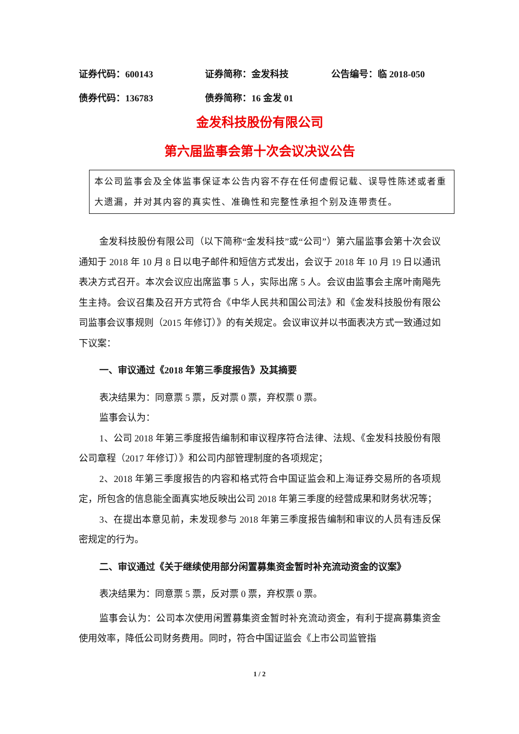证券代码：600143 证券简称：金发科技 公告编号：临 2018-050
债券代码：136783 债券简称：16 金发 01
金发科技股份有限公司
第六届监事会第十次会议决议公告
本公司监事会及全体监事保证本公告内容不存在任何虚假记载、误导性陈述或者重大遗漏，并对其内容的真实性、准确性和完整性承担个别及连带责任。
金发科技股份有限公司（以下简称“金发科技”或“公司”）第六届监事会第十次会议通知于 2018 年 10 月 8 日以电子邮件和短信方式发出，会议于 2018 年 10 月 19 日以通讯表决方式召开。本次会议应出席监事 5 人，实际出席 5 人。会议由监事会主席叶南飚先生主持。会议召集及召开方式符合《中华人民共和国公司法》和《金发科技股份有限公司监事会议事规则（2015 年修订）》的有关规定。会议审议并以书面表决方式一致通过如下议案：
一、审议通过《2018 年第三季度报告》及其摘要
表决结果为：同意票 5 票，反对票 0 票，弃权票 0 票。
监事会认为：
1、公司 2018 年第三季度报告编制和审议程序符合法律、法规、《金发科技股份有限公司章程（2017 年修订）》和公司内部管理制度的各项规定；
2、2018 年第三季度报告的内容和格式符合中国证监会和上海证券交易所的各项规定，所包含的信息能全面真实地反映出公司 2018 年第三季度的经营成果和财务状况等；
3、在提出本意见前，未发现参与 2018 年第三季度报告编制和审议的人员有违反保密规定的行为。
二、审议通过《关于继续使用部分闲置募集资金暂时补充流动资金的议案》
表决结果为：同意票 5 票，反对票 0 票，弃权票 0 票。
监事会认为：公司本次使用闲置募集资金暂时补充流动资金，有利于提高募集资金使用效率，降低公司财务费用。同时，符合中国证监会《上市公司监管指
1 / 2